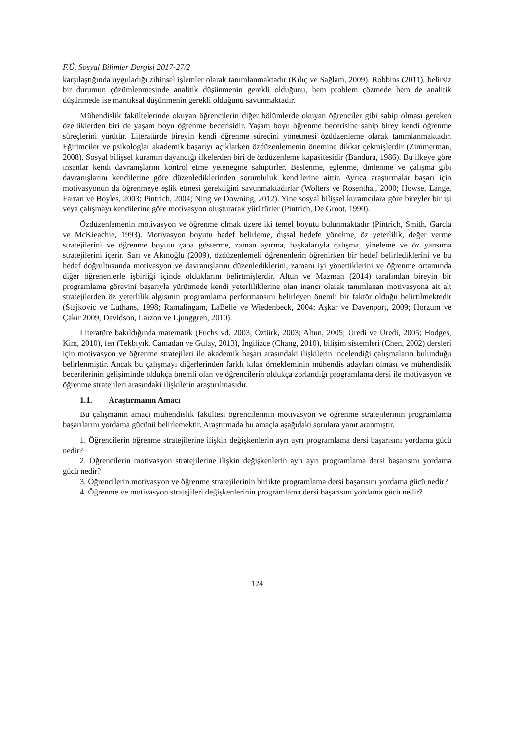F.Ü. Sosyal Bilimler Dergisi 2017-27/2
karşılaştığında uyguladığı zihinsel işlemler olarak tanımlanmaktadır (Kılıç ve Sağlam, 2009). Robbins (2011), belirsiz bir durumun çözümlenmesinde analitik düşünmenin gerekli olduğunu, hem problem çözmede hem de analitik düşünmede ise mantıksal düşünmenin gerekli olduğunu savunmaktadır.
Mühendislik fakültelerinde okuyan öğrencilerin diğer bölümlerde okuyan öğrenciler gibi sahip olması gereken özelliklerden biri de yaşam boyu öğrenme becerisidir. Yaşam boyu öğrenme becerisine sahip birey kendi öğrenme süreçlerini yürütür. Literatürde bireyin kendi öğrenme sürecini yönetmesi özdüzenleme olarak tanımlanmaktadır. Eğitimciler ve psikologlar akademik başarıyı açıklarken özdüzenlemenin önemine dikkat çekmişlerdir (Zimmerman, 2008). Sosyal bilişsel kuramın dayandığı ilkelerden biri de özdüzenleme kapasitesidir (Bandura, 1986). Bu ilkeye göre insanlar kendi davranışlarını kontrol etme yeteneğine sahiptirler. Beslenme, eğlenme, dinlenme ve çalışma gibi davranışlarını kendilerine göre düzenlediklerinden sorumluluk kendilerine aittir. Ayrıca araştırmalar başarı için motivasyonun da öğrenmeye eşlik etmesi gerektiğini savunmaktadırlar (Wolters ve Rosenthal, 2000; Howse, Lange, Farran ve Boyles, 2003; Pintrich, 2004; Ning ve Downing, 2012). Yine sosyal bilişsel kuramcılara göre bireyler bir işi veya çalışmayı kendilerine göre motivasyon oluşturarak yürütürler (Pintrich, De Groot, 1990).
Özdüzenlemenin motivasyon ve öğrenme olmak üzere iki temel boyutu bulunmaktadır (Pintrich, Smith, Garcia ve McKieachie, 1993). Motivasyon boyutu hedef belirleme, dışsal hedefe yönelme, öz yeterlilik, değer verme stratejilerini ve öğrenme boyutu çaba gösterme, zaman ayırma, başkalarıyla çalışma, yineleme ve öz yansıma stratejilerini içerir. Sarı ve Akınoğlu (2009), özdüzenlemeli öğrenenlerin öğrenirken bir hedef belirlediklerini ve bu hedef doğrultusunda motivasyon ve davranışlarını düzenlediklerini, zamanı iyi yönettiklerini ve öğrenme ortamında diğer öğrenenlerle işbirliği içinde olduklarını belirtmişlerdir. Altun ve Mazman (2014) tarafından bireyin bir programlama görevini başarıyla yürütmede kendi yeterliliklerine olan inancı olarak tanımlanan motivasyona ait alt stratejilerden öz yeterlilik algısının programlama performansını belirleyen önemli bir faktör olduğu belirtilmektedir (Stajkovic ve Luthans, 1998; Ramalingam, LaBelle ve Wiedenbeck, 2004; Aşkar ve Davenport, 2009; Horzum ve Çakır 2009, Davidson, Larzon ve Ljunggren, 2010).
Literatüre bakıldığında matematik (Fuchs vd. 2003; Öztürk, 2003; Altun, 2005; Üredi ve Üredi, 2005; Hodges, Kim, 2010), fen (Tekbıyık, Camadan ve Gulay, 2013), İngilizce (Chang, 2010), bilişim sistemleri (Chen, 2002) dersleri için motivasyon ve öğrenme stratejileri ile akademik başarı arasındaki ilişkilerin incelendiği çalışmaların bulunduğu belirlenmiştir. Ancak bu çalışmayı diğerlerinden farklı kılan örnekleminin mühendis adayları olması ve mühendislik becerilerinin gelişiminde oldukça önemli olan ve öğrencilerin oldukça zorlandığı programlama dersi ile motivasyon ve öğrenme stratejileri arasındaki ilişkilerin araştırılmasıdır.
1.1. Araştırmanın Amacı
Bu çalışmanın amacı mühendislik fakültesi öğrencilerinin motivasyon ve öğrenme stratejilerinin programlama başarılarını yordama gücünü belirlemektir. Araştırmada bu amaçla aşağıdaki sorulara yanıt aranmıştır.
1. Öğrencilerin öğrenme stratejilerine ilişkin değişkenlerin ayrı ayrı programlama dersi başarısını yordama gücü nedir?
2. Öğrencilerin motivasyon stratejilerine ilişkin değişkenlerin ayrı ayrı programlama dersi başarısını yordama gücü nedir?
3. Öğrencilerin motivasyon ve öğrenme stratejilerinin birlikte programlama dersi başarısını yordama gücü nedir?
4. Öğrenme ve motivasyon stratejileri değişkenlerinin programlama dersi başarısını yordama gücü nedir?
124